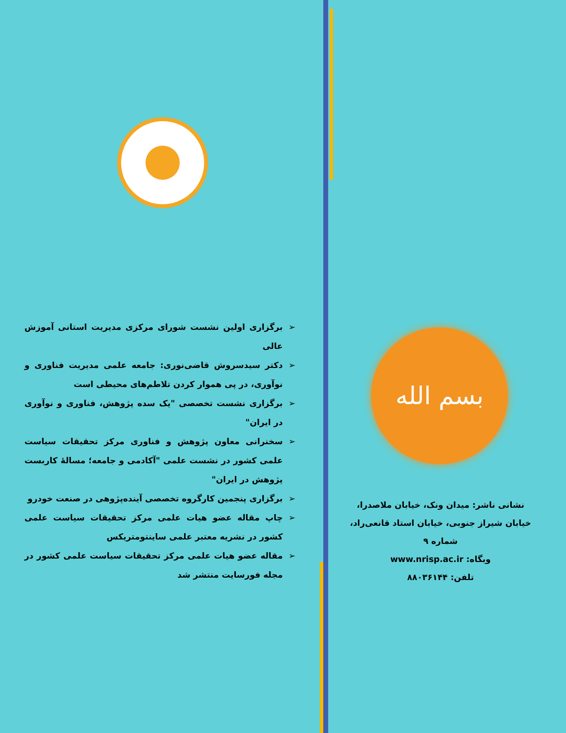➢ برگزاری اولین نشست شورای مرکزی مدیریت استانی آموزش عالی
➢ دکتر سیدسروش قاضی‌نوری: جامعه علمی مدیریت فناوری و نوآوری، در پی هموار کردن تلاطم‌های محیطی است
➢ برگزاری نشست تخصصی "یک سده پژوهش، فناوری و نوآوری در ایران"
➢ سخنرانی معاون پژوهش و فناوری مرکز تحقیقات سیاست علمی کشور در نشست علمی "آکادمی و جامعه؛ مسالهٔ کاربست پژوهش در ایران"
➢ برگزاری پنجمین کارگروه تخصصی آینده‌پژوهی در صنعت خودرو
➢ چاپ مقاله عضو هیات علمی مرکز تحقیقات سیاست علمی کشور در نشریه معتبر علمی ساینتومتریکس
➢ مقاله عضو هیات علمی مرکز تحقیقات سیاست علمی کشور در مجله فورسایت منتشر شد
بسم الله
نشانی ناشر: میدان ونک، خیابان ملاصدرا، خیابان شیراز جنوبی، خیابان استاد قانعی‌راد، شماره ۹
وبگاه: www.nrisp.ac.ir
تلفن: ۸۸۰۳۶۱۴۴